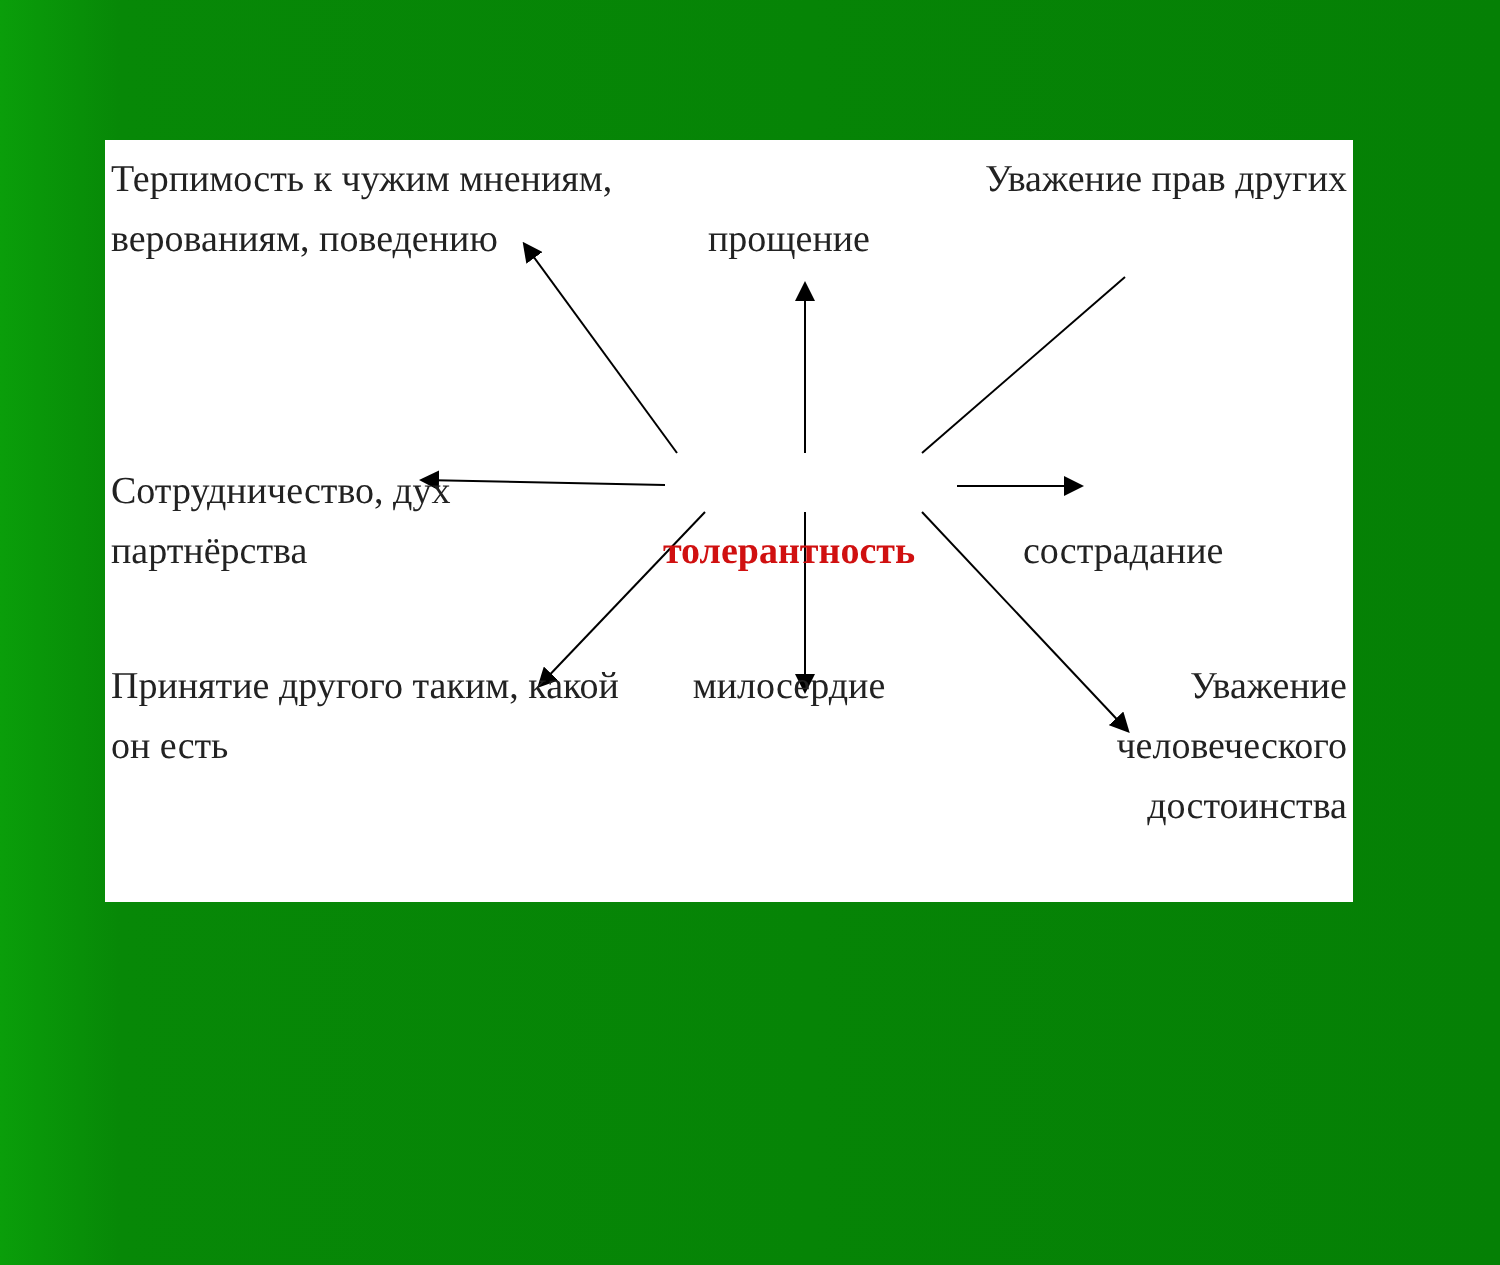Терпимость к чужим мнениям, верованиям, поведению
прощение
Уважение прав другиx
Сотрудничество, дух партнёрства
толерантность
сострадание
Принятие другого таким, какой он есть
милосердие
Уважение человеческого достоинства